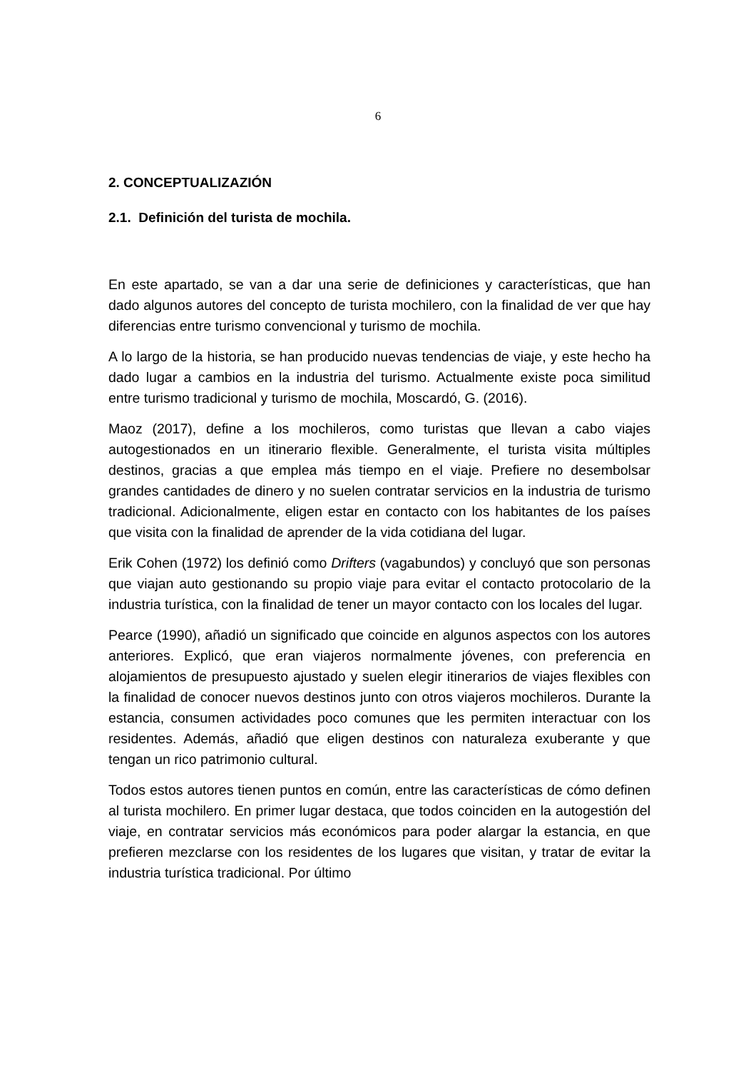6
2. CONCEPTUALIZAZIÓN
2.1. Definición del turista de mochila.
En este apartado, se van a dar una serie de definiciones y características, que han dado algunos autores del concepto de turista mochilero, con la finalidad de ver que hay diferencias entre turismo convencional y turismo de mochila.
A lo largo de la historia, se han producido nuevas tendencias de viaje, y este hecho ha dado lugar a cambios en la industria del turismo. Actualmente existe poca similitud entre turismo tradicional y turismo de mochila, Moscardó, G. (2016).
Maoz (2017), define a los mochileros, como turistas que llevan a cabo viajes autogestionados en un itinerario flexible. Generalmente, el turista visita múltiples destinos, gracias a que emplea más tiempo en el viaje. Prefiere no desembolsar grandes cantidades de dinero y no suelen contratar servicios en la industria de turismo tradicional. Adicionalmente, eligen estar en contacto con los habitantes de los países que visita con la finalidad de aprender de la vida cotidiana del lugar.
Erik Cohen (1972) los definió como Drifters (vagabundos) y concluyó que son personas que viajan auto gestionando su propio viaje para evitar el contacto protocolario de la industria turística, con la finalidad de tener un mayor contacto con los locales del lugar.
Pearce (1990), añadió un significado que coincide en algunos aspectos con los autores anteriores. Explicó, que eran viajeros normalmente jóvenes, con preferencia en alojamientos de presupuesto ajustado y suelen elegir itinerarios de viajes flexibles con la finalidad de conocer nuevos destinos junto con otros viajeros mochileros. Durante la estancia, consumen actividades poco comunes que les permiten interactuar con los residentes. Además, añadió que eligen destinos con naturaleza exuberante y que tengan un rico patrimonio cultural.
Todos estos autores tienen puntos en común, entre las características de cómo definen al turista mochilero. En primer lugar destaca, que todos coinciden en la autogestión del viaje, en contratar servicios más económicos para poder alargar la estancia, en que prefieren mezclarse con los residentes de los lugares que visitan, y tratar de evitar la industria turística tradicional. Por último